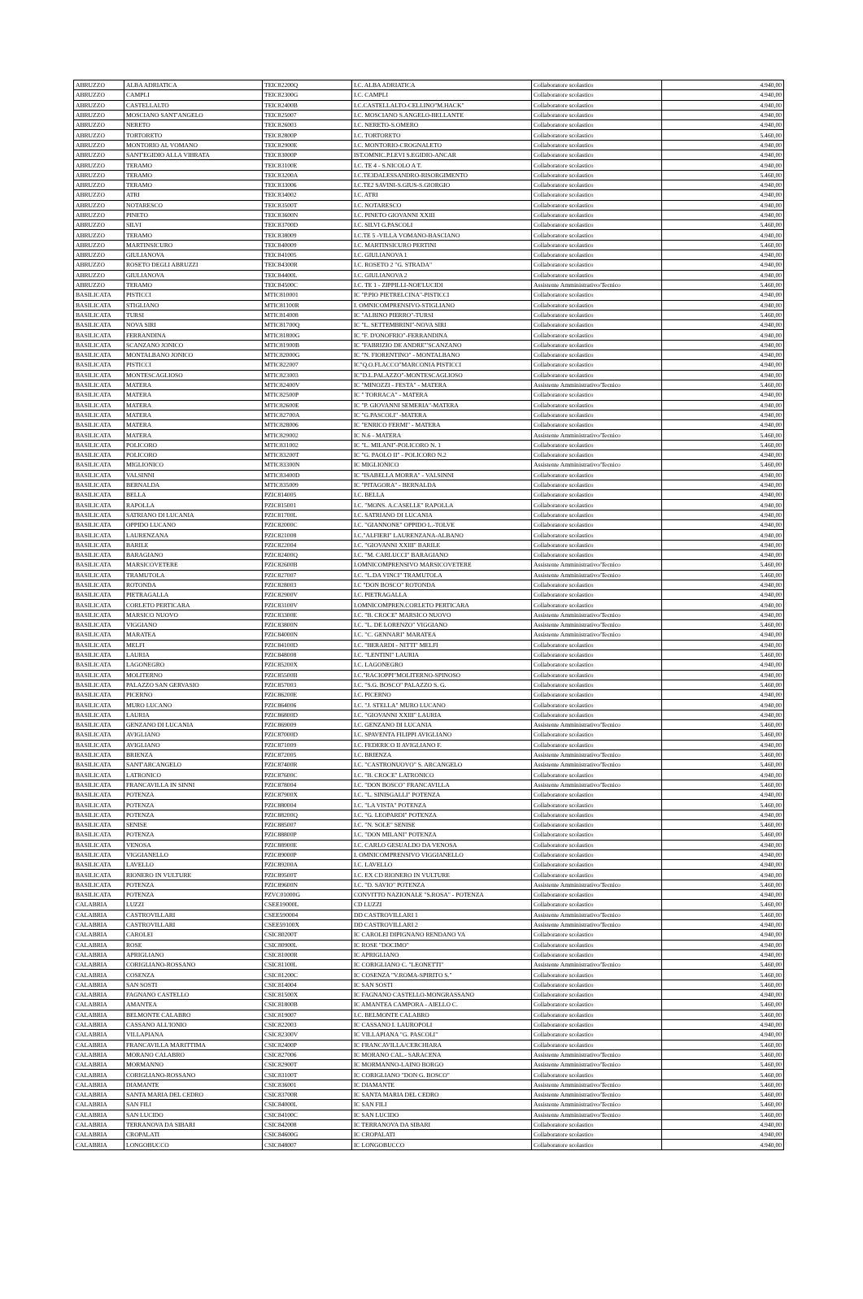| ABRUZZO | ALBA ADRIATICA | TEIC82200Q | I.C. ALBA ADRIATICA | Collaboratore scolastico | 4.940,00 |
| ABRUZZO | CAMPLI | TEIC82300G | I.C. CAMPLI | Collaboratore scolastico | 4.940,00 |
| ABRUZZO | CASTELLALTO | TEIC82400B | I.C.CASTELLALTO-CELLINO"M.HACK" | Collaboratore scolastico | 4.940,00 |
| ABRUZZO | MOSCIANO SANT'ANGELO | TEIC825007 | I.C. MOSCIANO S.ANGELO-BELLANTE | Collaboratore scolastico | 4.940,00 |
| ABRUZZO | NERETO | TEIC826003 | I.C. NERETO-S.OMERO | Collaboratore scolastico | 4.940,00 |
| ABRUZZO | TORTORETO | TEIC82800P | I.C. TORTORETO | Collaboratore scolastico | 5.460,00 |
| ABRUZZO | MONTORIO AL VOMANO | TEIC82900E | I.C. MONTORIO-CROGNALETO | Collaboratore scolastico | 4.940,00 |
| ABRUZZO | SANT'EGIDIO ALLA VIBRATA | TEIC83000P | IST.OMNIC.P.LEVI S.EGIDIO-ANCAR | Collaboratore scolastico | 4.940,00 |
| ABRUZZO | TERAMO | TEIC83100E | I.C. TE 4 - S.NICOLO A T. | Collaboratore scolastico | 4.940,00 |
| ABRUZZO | TERAMO | TEIC83200A | I.C.TE3DALESSANDRO-RISORGIMENTO | Collaboratore scolastico | 5.460,00 |
| ABRUZZO | TERAMO | TEIC833006 | I.C.TE2 SAVINI-S.GIUS-S.GIORGIO | Collaboratore scolastico | 4.940,00 |
| ABRUZZO | ATRI | TEIC834002 | I.C. ATRI | Collaboratore scolastico | 4.940,00 |
| ABRUZZO | NOTARESCO | TEIC83500T | I.C. NOTARESCO | Collaboratore scolastico | 4.940,00 |
| ABRUZZO | PINETO | TEIC83600N | I.C. PINETO GIOVANNI XXIII | Collaboratore scolastico | 4.940,00 |
| ABRUZZO | SILVI | TEIC83700D | I.C. SILVI G.PASCOLI | Collaboratore scolastico | 5.460,00 |
| ABRUZZO | TERAMO | TEIC838009 | I.C.TE 5 -VILLA VOMANO-BASCIANO | Collaboratore scolastico | 4.940,00 |
| ABRUZZO | MARTINSICURO | TEIC840009 | I.C. MARTINSICURO PERTINI | Collaboratore scolastico | 5.460,00 |
| ABRUZZO | GIULIANOVA | TEIC841005 | I.C. GIULIANOVA 1 | Collaboratore scolastico | 4.940,00 |
| ABRUZZO | ROSETO DEGLI ABRUZZI | TEIC84300R | I.C. ROSETO 2 "G. STRADA" | Collaboratore scolastico | 4.940,00 |
| ABRUZZO | GIULIANOVA | TEIC84400L | I.C. GIULIANOVA 2 | Collaboratore scolastico | 4.940,00 |
| ABRUZZO | TERAMO | TEIC84500C | I.C. TE 1 - ZIPPILLI-NOE'LUCIDI | Assistente Amministrativo/Tecnico | 5.460,00 |
| BASILICATA | PISTICCI | MTIC810001 | IC "P.PIO PIETRELCINA"-PISTICCI | Collaboratore scolastico | 4.940,00 |
| BASILICATA | STIGLIANO | MTIC81100R | I. OMNICOMPRENSIVO-STIGLIANO | Collaboratore scolastico | 4.940,00 |
| BASILICATA | TURSI | MTIC814008 | IC "ALBINO PIERRO"-TURSI | Collaboratore scolastico | 5.460,00 |
| BASILICATA | NOVA SIRI | MTIC81700Q | IC "L. SETTEMBRINI"-NOVA SIRI | Collaboratore scolastico | 4.940,00 |
| BASILICATA | FERRANDINA | MTIC81800G | IC "F. D'ONOFRIO"-FERRANDINA | Collaboratore scolastico | 4.940,00 |
| BASILICATA | SCANZANO JONICO | MTIC81900B | IC "FABRIZIO DE ANDRE'"SCANZANO | Collaboratore scolastico | 4.940,00 |
| BASILICATA | MONTALBANO JONICO | MTIC82000G | IC "N. FIORENTINO" - MONTALBANO | Collaboratore scolastico | 4.940,00 |
| BASILICATA | PISTICCI | MTIC822007 | IC"Q.O.FLACCO"MARCONIA PISTICCI | Collaboratore scolastico | 4.940,00 |
| BASILICATA | MONTESCAGLIOSO | MTIC823003 | IC"D.L.PALAZZO"-MONTESCAGLIOSO | Collaboratore scolastico | 4.940,00 |
| BASILICATA | MATERA | MTIC82400V | IC "MINOZZI - FESTA" - MATERA | Assistente Amministrativo/Tecnico | 5.460,00 |
| BASILICATA | MATERA | MTIC82500P | IC " TORRACA" - MATERA | Collaboratore scolastico | 4.940,00 |
| BASILICATA | MATERA | MTIC82600E | IC "P. GIOVANNI SEMERIA"-MATERA | Collaboratore scolastico | 4.940,00 |
| BASILICATA | MATERA | MTIC82700A | IC "G.PASCOLI" -MATERA | Collaboratore scolastico | 4.940,00 |
| BASILICATA | MATERA | MTIC828006 | IC "ENRICO FERMI" - MATERA | Collaboratore scolastico | 4.940,00 |
| BASILICATA | MATERA | MTIC829002 | IC N.6 - MATERA | Assistente Amministrativo/Tecnico | 5.460,00 |
| BASILICATA | POLICORO | MTIC831002 | IC "L. MILANI"-POLICORO N. 1 | Collaboratore scolastico | 5.460,00 |
| BASILICATA | POLICORO | MTIC83200T | IC "G. PAOLO II" - POLICORO N.2 | Collaboratore scolastico | 4.940,00 |
| BASILICATA | MIGLIONICO | MTIC83300N | IC MIGLIONICO | Assistente Amministrativo/Tecnico | 5.460,00 |
| BASILICATA | VALSINNI | MTIC83400D | IC "ISABELLA MORRA" - VALSINNI | Collaboratore scolastico | 4.940,00 |
| BASILICATA | BERNALDA | MTIC835009 | IC "PITAGORA" - BERNALDA | Collaboratore scolastico | 4.940,00 |
| BASILICATA | BELLA | PZIC814005 | I.C. BELLA | Collaboratore scolastico | 4.940,00 |
| BASILICATA | RAPOLLA | PZIC815001 | I.C. "MONS. A.CASELLE" RAPOLLA | Collaboratore scolastico | 4.940,00 |
| BASILICATA | SATRIANO DI LUCANIA | PZIC81700L | I.C. SATRIANO DI LUCANIA | Collaboratore scolastico | 4.940,00 |
| BASILICATA | OPPIDO LUCANO | PZIC82000C | I.C. "GIANNONE" OPPIDO L.-TOLVE | Collaboratore scolastico | 4.940,00 |
| BASILICATA | LAURENZANA | PZIC821008 | I.C."ALFIERI" LAURENZANA-ALBANO | Collaboratore scolastico | 4.940,00 |
| BASILICATA | BARILE | PZIC822004 | I.C. "GIOVANNI XXIII" BARILE | Collaboratore scolastico | 4.940,00 |
| BASILICATA | BARAGIANO | PZIC82400Q | I.C. "M. CARLUCCI" BARAGIANO | Collaboratore scolastico | 4.940,00 |
| BASILICATA | MARSICOVETERE | PZIC82600B | I.OMNICOMPRENSIVO MARSICOVETERE | Assistente Amministrativo/Tecnico | 5.460,00 |
| BASILICATA | TRAMUTOLA | PZIC827007 | I.C. "L.DA VINCI" TRAMUTOLA | Assistente Amministrativo/Tecnico | 5.460,00 |
| BASILICATA | ROTONDA | PZIC828003 | I.C "DON BOSCO" ROTONDA | Collaboratore scolastico | 4.940,00 |
| BASILICATA | PIETRAGALLA | PZIC82900V | I.C. PIETRAGALLA | Collaboratore scolastico | 4.940,00 |
| BASILICATA | CORLETO PERTICARA | PZIC83100V | I.OMNICOMPREN.CORLETO PERTICARA | Collaboratore scolastico | 4.940,00 |
| BASILICATA | MARSICO NUOVO | PZIC83300E | I.C. "B. CROCE" MARSICO NUOVO | Assistente Amministrativo/Tecnico | 4.940,00 |
| BASILICATA | VIGGIANO | PZIC83800N | I.C. "L. DE LORENZO" VIGGIANO | Assistente Amministrativo/Tecnico | 5.460,00 |
| BASILICATA | MARATEA | PZIC84000N | I.C. "C. GENNARI" MARATEA | Assistente Amministrativo/Tecnico | 4.940,00 |
| BASILICATA | MELFI | PZIC84100D | I.C. "BERARDI - NITTI" MELFI | Collaboratore scolastico | 4.940,00 |
| BASILICATA | LAURIA | PZIC848008 | I.C. "LENTINI" LAURIA | Collaboratore scolastico | 5.460,00 |
| BASILICATA | LAGONEGRO | PZIC85200X | I.C. LAGONEGRO | Collaboratore scolastico | 4.940,00 |
| BASILICATA | MOLITERNO | PZIC85500B | I.C."RACIOPPI"MOLITERNO-SPINOSO | Collaboratore scolastico | 4.940,00 |
| BASILICATA | PALAZZO SAN GERVASIO | PZIC857003 | I.C. "S.G. BOSCO" PALAZZO S. G. | Collaboratore scolastico | 5.460,00 |
| BASILICATA | PICERNO | PZIC86200E | I.C. PICERNO | Collaboratore scolastico | 4.940,00 |
| BASILICATA | MURO LUCANO | PZIC864006 | I.C. "J. STELLA" MURO LUCANO | Collaboratore scolastico | 4.940,00 |
| BASILICATA | LAURIA | PZIC86800D | I.C. "GIOVANNI XXIII" LAURIA | Collaboratore scolastico | 4.940,00 |
| BASILICATA | GENZANO DI LUCANIA | PZIC869009 | I.C. GENZANO DI LUCANIA | Assistente Amministrativo/Tecnico | 5.460,00 |
| BASILICATA | AVIGLIANO | PZIC87000D | I.C. SPAVENTA FILIPPI AVIGLIANO | Collaboratore scolastico | 5.460,00 |
| BASILICATA | AVIGLIANO | PZIC871009 | I.C. FEDERICO II AVIGLIANO F. | Collaboratore scolastico | 4.940,00 |
| BASILICATA | BRIENZA | PZIC872005 | I.C. BRIENZA | Assistente Amministrativo/Tecnico | 5.460,00 |
| BASILICATA | SANT'ARCANGELO | PZIC87400R | I.C. "CASTRONUOVO" S. ARCANGELO | Assistente Amministrativo/Tecnico | 5.460,00 |
| BASILICATA | LATRONICO | PZIC87600C | I.C. "B. CROCE" LATRONICO | Collaboratore scolastico | 4.940,00 |
| BASILICATA | FRANCAVILLA IN SINNI | PZIC878004 | I.C. "DON BOSCO" FRANCAVILLA | Assistente Amministrativo/Tecnico | 5.460,00 |
| BASILICATA | POTENZA | PZIC87900X | I.C. "L. SINISGALLI" POTENZA | Collaboratore scolastico | 4.940,00 |
| BASILICATA | POTENZA | PZIC880004 | I.C. "LA VISTA" POTENZA | Collaboratore scolastico | 5.460,00 |
| BASILICATA | POTENZA | PZIC88200Q | I.C. "G. LEOPARDI" POTENZA | Collaboratore scolastico | 4.940,00 |
| BASILICATA | SENISE | PZIC885007 | I.C. "N. SOLE" SENISE | Collaboratore scolastico | 5.460,00 |
| BASILICATA | POTENZA | PZIC88800P | I.C. "DON MILANI" POTENZA | Collaboratore scolastico | 5.460,00 |
| BASILICATA | VENOSA | PZIC88900E | I.C. CARLO GESUALDO DA VENOSA | Collaboratore scolastico | 4.940,00 |
| BASILICATA | VIGGIANELLO | PZIC89000P | I. OMNICOMPRENSIVO VIGGIANELLO | Collaboratore scolastico | 4.940,00 |
| BASILICATA | LAVELLO | PZIC89200A | I.C. LAVELLO | Collaboratore scolastico | 4.940,00 |
| BASILICATA | RIONERO IN VULTURE | PZIC89500T | I.C. EX CD RIONERO IN VULTURE | Collaboratore scolastico | 4.940,00 |
| BASILICATA | POTENZA | PZIC89600N | I.C. "D. SAVIO" POTENZA | Assistente Amministrativo/Tecnico | 5.460,00 |
| BASILICATA | POTENZA | PZVC01000G | CONVITTO NAZIONALE "S.ROSA" - POTENZA | Collaboratore scolastico | 4.940,00 |
| CALABRIA | LUZZI | CSEE19000L | CD LUZZI | Collaboratore scolastico | 5.460,00 |
| CALABRIA | CASTROVILLARI | CSEE590004 | DD CASTROVILLARI 1 | Assistente Amministrativo/Tecnico | 5.460,00 |
| CALABRIA | CASTROVILLARI | CSEE59100X | DD CASTROVILLARI 2 | Assistente Amministrativo/Tecnico | 4.940,00 |
| CALABRIA | CAROLEI | CSIC80200T | IC CAROLEI DIPIGNANO RENDANO VA | Collaboratore scolastico | 4.940,00 |
| CALABRIA | ROSE | CSIC80900L | IC ROSE "DOCIMO" | Collaboratore scolastico | 4.940,00 |
| CALABRIA | APRIGLIANO | CSIC81000R | IC APRIGLIANO | Collaboratore scolastico | 4.940,00 |
| CALABRIA | CORIGLIANO-ROSSANO | CSIC81100L | IC CORIGLIANO C. "LEONETTI" | Assistente Amministrativo/Tecnico | 5.460,00 |
| CALABRIA | COSENZA | CSIC81200C | IC COSENZA "V.ROMA-SPIRITO S." | Collaboratore scolastico | 5.460,00 |
| CALABRIA | SAN SOSTI | CSIC814004 | IC SAN SOSTI | Collaboratore scolastico | 5.460,00 |
| CALABRIA | FAGNANO CASTELLO | CSIC81500X | IC FAGNANO CASTELLO-MONGRASSANO | Collaboratore scolastico | 4.940,00 |
| CALABRIA | AMANTEA | CSIC81800B | IC AMANTEA CAMPORA - AIELLO C. | Collaboratore scolastico | 5.460,00 |
| CALABRIA | BELMONTE CALABRO | CSIC819007 | I.C. BELMONTE CALABRO | Collaboratore scolastico | 5.460,00 |
| CALABRIA | CASSANO ALL'IONIO | CSIC822003 | IC CASSANO I. LAUROPOLI | Collaboratore scolastico | 4.940,00 |
| CALABRIA | VILLAPIANA | CSIC82300V | IC VILLAPIANA "G. PASCOLI" | Collaboratore scolastico | 4.940,00 |
| CALABRIA | FRANCAVILLA MARITTIMA | CSIC82400P | IC FRANCAVILLA/CERCHIARA | Collaboratore scolastico | 5.460,00 |
| CALABRIA | MORANO CALABRO | CSIC827006 | IC MORANO CAL.- SARACENA | Assistente Amministrativo/Tecnico | 5.460,00 |
| CALABRIA | MORMANNO | CSIC82900T | IC MORMANNO-LAINO BORGO | Assistente Amministrativo/Tecnico | 5.460,00 |
| CALABRIA | CORIGLIANO-ROSSANO | CSIC83100T | IC CORIGLIANO "DON G. BOSCO" | Collaboratore scolastico | 5.460,00 |
| CALABRIA | DIAMANTE | CSIC836001 | IC DIAMANTE | Assistente Amministrativo/Tecnico | 5.460,00 |
| CALABRIA | SANTA MARIA DEL CEDRO | CSIC83700R | IC SANTA MARIA DEL CEDRO | Assistente Amministrativo/Tecnico | 5.460,00 |
| CALABRIA | SAN FILI | CSIC84000L | IC SAN FILI | Assistente Amministrativo/Tecnico | 5.460,00 |
| CALABRIA | SAN LUCIDO | CSIC84100C | IC SAN LUCIDO | Assistente Amministrativo/Tecnico | 5.460,00 |
| CALABRIA | TERRANOVA DA SIBARI | CSIC842008 | IC TERRANOVA DA SIBARI | Collaboratore scolastico | 4.940,00 |
| CALABRIA | CROPALATI | CSIC84600G | IC CROPALATI | Collaboratore scolastico | 4.940,00 |
| CALABRIA | LONGOBUCCO | CSIC848007 | IC LONGOBUCCO | Collaboratore scolastico | 4.940,00 |